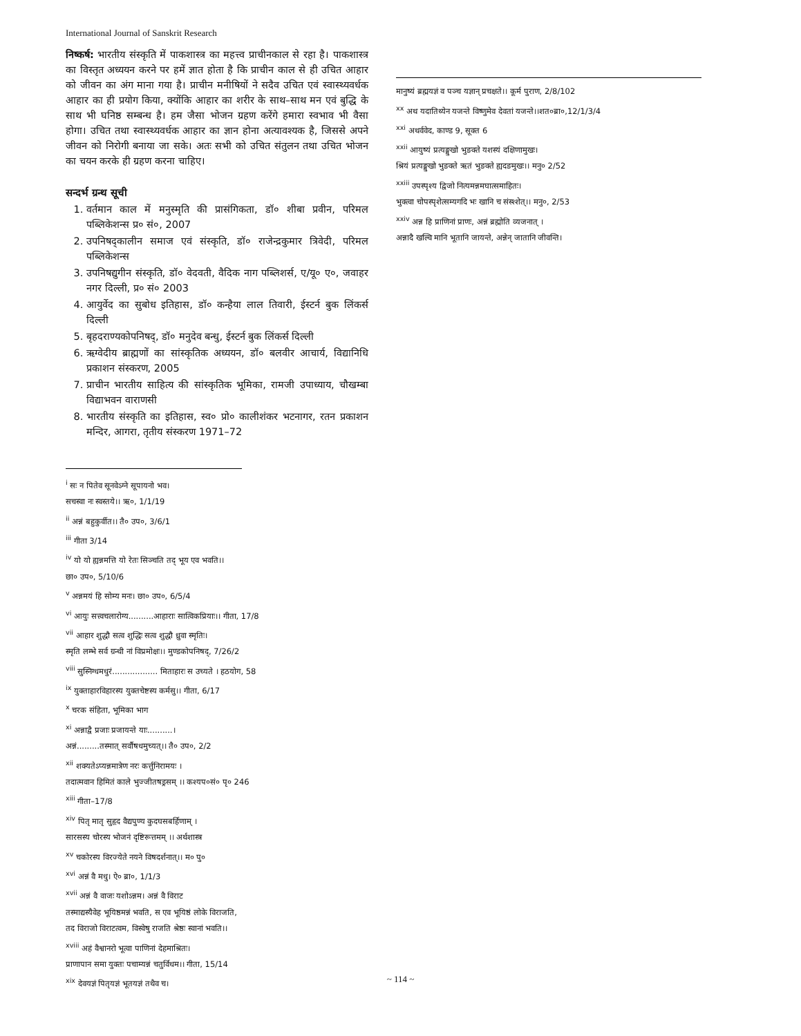International Journal of Sanskrit Research
निष्कर्ष: भारतीय संस्कृति में पाकशास्त्र का महत्त्व प्राचीनकाल से रहा है। पाकशास्त्र का विस्तृत अध्ययन करने पर हमें ज्ञात होता है कि प्राचीन काल से ही उचित आहार को जीवन का अंग माना गया है। प्राचीन मनीषियों ने सदैव उचित एवं स्वास्थ्यवर्धक आहार का ही प्रयोग किया, क्योंकि आहार का शरीर के साथ–साथ मन एवं बुद्धि के साथ भी घनिष्ठ सम्बन्ध है। हम जैसा भोजन ग्रहण करेंगे हमारा स्वभाव भी वैसा होगा। उचित तथा स्वास्थ्यवर्धक आहार का ज्ञान होना अत्यावश्यक है, जिससे अपने जीवन को निरोगी बनाया जा सके। अतः सभी को उचित संतुलन तथा उचित भोजन का चयन करके ही ग्रहण करना चाहिए।
सन्दर्भ ग्रन्थ सूची
1. वर्तमान काल में मनुस्मृति की प्रासंगिकता, डॉ० शीबा प्रवीन, परिमल पब्लिकेशन्स प्र० सं०, 2007
2. उपनिषद्कालीन समाज एवं संस्कृति, डॉ० राजेन्द्रकुमार त्रिवेदी, परिमल पब्लिकेशन्स
3. उपनिषद्युगीन संस्कृति, डॉ० वेदवती, वैदिक नाग पब्लिशर्स, ए/यू० ए०, जवाहर नगर दिल्ली, प्र० सं० 2003
4. आयुर्वेद का सुबोध इतिहास, डॉ० कन्हैया लाल तिवारी, ईस्टर्न बुक लिंकर्स दिल्ली
5. बृहदराण्यकोपनिषद्, डॉ० मनुदेव बन्धु, ईस्टर्न बुक लिंकर्स दिल्ली
6. ऋग्वेदीय ब्राह्मणों का सांस्कृतिक अध्ययन, डॉ० बलवीर आचार्य, विद्यानिधि प्रकाशन संस्करण, 2005
7. प्राचीन भारतीय साहित्य की सांस्कृतिक भूमिका, रामजी उपाध्याय, चौखम्बा विद्याभवन वाराणसी
8. भारतीय संस्कृति का इतिहास, स्व० प्रो० कालीशंकर भटनागर, रतन प्रकाशन मन्दिर, आगरा, तृतीय संस्करण 1971–72
<sup>i</sup> सः न पितेव सूनवेऽग्ने सूपायनो भव।
सचस्वा नः स्वस्तये।। ऋ०, 1/1/19
<sup>ii</sup> अन्नं बहुकुर्वीत।। तै० उप०, 3/6/1
<sup>iii</sup> गीता 3/14
<sup>iv</sup> यो यो ह्यन्नमत्ति यो रेतः सिञ्चति तद् भूय एव भवति।।
छा० उप०, 5/10/6
<sup>v</sup> अन्नमयं हि सोम्य मनः। छा० उप०, 6/5/4
<sup>vi</sup> आयुः सत्त्वचलारोग्य..........आहाराः सात्विकप्रियाः।। गीता, 17/8
<sup>vii</sup> आहार शुद्धौ सत्व शुद्धिः सत्व शुद्धौ ध्रुवा स्मृतिः।
स्मृति लम्भे सर्व ग्रन्थी नां विप्रमोक्षः।। मुण्डकोपनिषद्, 7/26/2
<sup>viii</sup> सुस्निग्धमधुरं.................. मिताहारः स उच्यते । हठयोग, 58
<sup>ix</sup> युक्ताहारविहारस्य युक्तचेष्टस्य कर्मसु।। गीता, 6/17
<sup>x</sup> चरक संहिता, भूमिका भाग
<sup>xi</sup> अन्नाद्वै प्रजाः प्रजायन्ते याः..........।
अन्नं.........तस्मात् सर्वौषधमुच्यत्।। तै० उप०, 2/2
<sup>xii</sup> शक्यतेऽप्यन्नमात्रेण नरः कर्त्तुनिरामयः ।
तदात्मवान हिमितं काले भुज्जीतषड्रसम् ।। कश्यप०सं० पृ० 246
<sup>xiii</sup> गीता–17/8
<sup>xiv</sup> पितृ मातृ सुहृद वैद्यपुण्य कुदघसबर्हिणाम् ।
सारसस्य चोरस्य भोजनं दृष्टिरूत्तमम् ।। अर्थशास्त्र
<sup>xv</sup> चकोरस्य विरज्येते नयने विषदर्शनात्।। म० पु०
<sup>xvi</sup> अन्नं वै मधु। ऐ० ब्रा०, 1/1/3
<sup>xvii</sup> अन्नं वै वाजः यशोऽन्नम। अन्नं वै विराट
तस्माद्यस्यैवेह भूयिष्ठमन्नं भवति, स एव भूयिष्ठं लोके विराजति,
तद विराजो विराटत्वम, विस्वेषु राजति श्रेष्ठः स्वानां भवति।।
<sup>xviii</sup> अहं वैश्वानरो भूत्वा पाणिनां देहमाश्रितः।
प्राणापान समा युक्तः पचाम्यन्नं चतुर्विधम।। गीता, 15/14
<sup>xix</sup> देवयज्ञं पितृयज्ञं भूतयज्ञं तथैव च।
मानुष्यं ब्रह्मयज्ञं व पञ्च यज्ञान् प्रचक्षते।। कूर्म पुराण, 2/8/102
<sup>xx</sup> अथ यदातिथ्येन यजन्ते विष्णुमेव देवतां यजन्ते।।शत०ब्रा०,12/1/3/4
<sup>xxi</sup> अथर्ववेद, काण्ड 9, सूक्त 6
<sup>xxii</sup> आयुष्यं प्रत्यङ्मुखो भुङक्ते यशस्यं दक्षिणामुखः।
श्रियं प्रत्यङ्मुखो भुङक्ते ऋतं भुङक्ते ह्यदङमुखः।। मनु० 2/52
<sup>xxiii</sup> उपस्पृश्य द्विजो नित्यमन्नमघात्समाहितः।
भुक्त्वा चोपस्पृशेत्सम्यगदि भः खानि च संस्श्शेत्।। मनु०, 2/53
<sup>xxiv</sup> अन्न हि प्राणिनां प्राणः, अन्नं ब्रह्मोति व्यजनात् ।
अन्नादै खल्वि मानि भूतानि जायन्ते, अन्नेन् जातानि जीवन्ति।
~ 114 ~